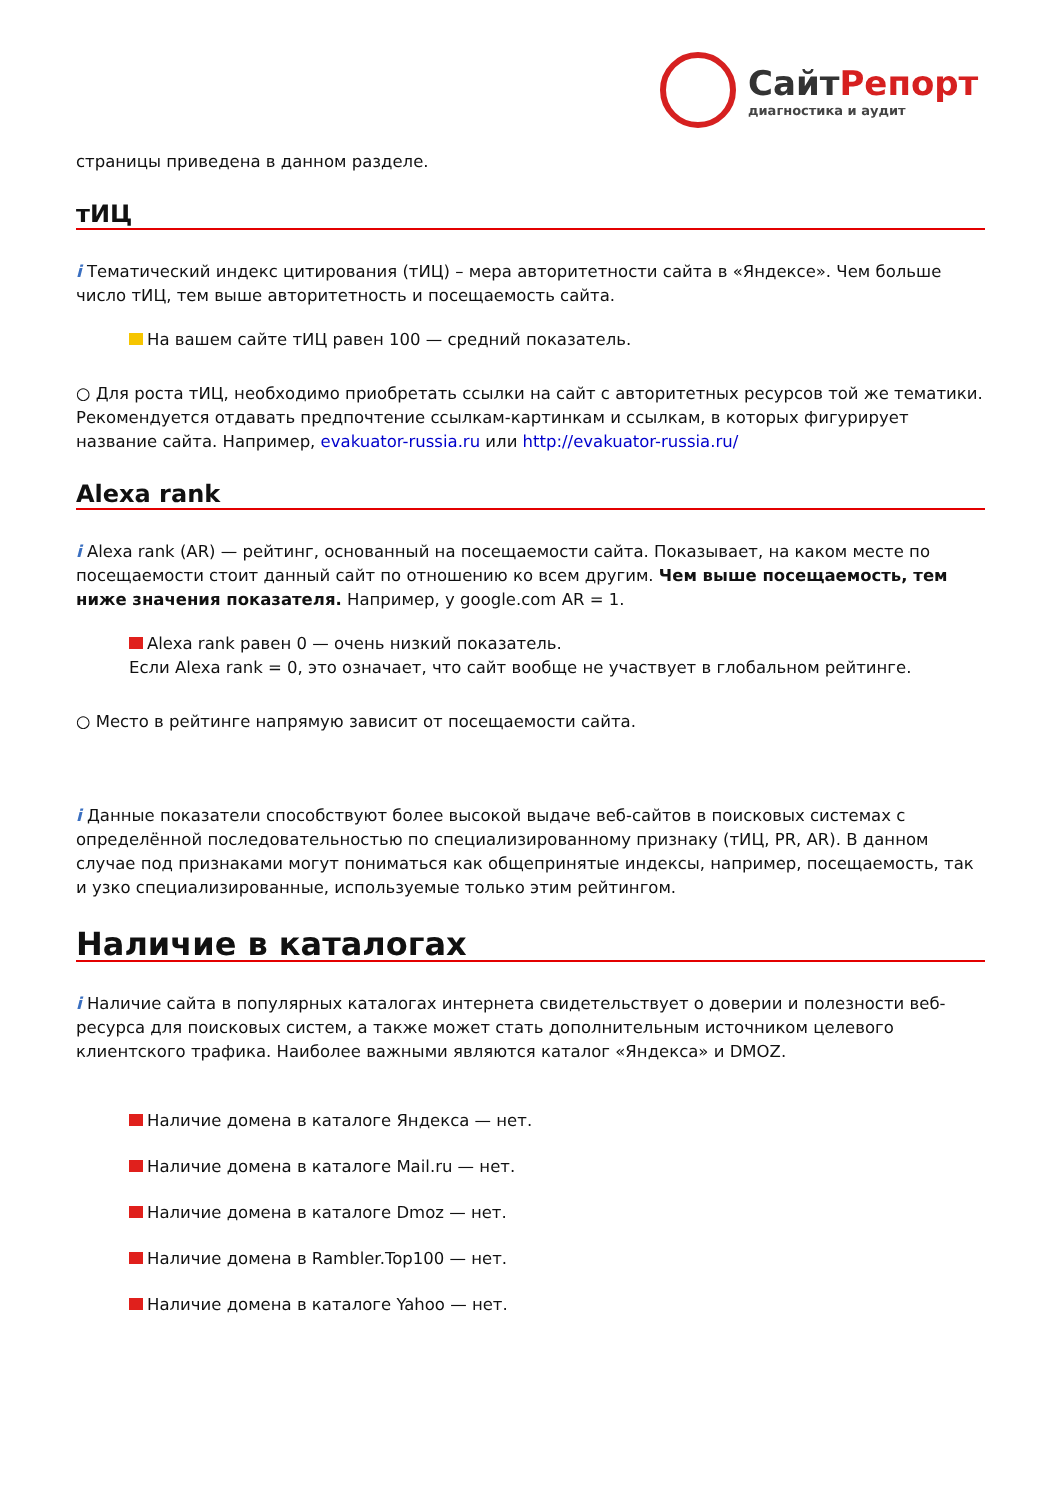СайтРепорт
диагностика и аудит
страницы приведена в данном разделе.
тИЦ
i Тематический индекс цитирования (тИЦ) – мера авторитетности сайта в «Яндексе». Чем больше число тИЦ, тем выше авторитетность и посещаемость сайта.
На вашем сайте тИЦ равен 100 — средний показатель.
○ Для роста тИЦ, необходимо приобретать ссылки на сайт с авторитетных ресурсов той же тематики. Рекомендуется отдавать предпочтение ссылкам-картинкам и ссылкам, в которых фигурирует название сайта. Например, evakuator-russia.ru или http://evakuator-russia.ru/
Alexa rank
i Alexa rank (AR) — рейтинг, основанный на посещаемости сайта. Показывает, на каком месте по посещаемости стоит данный сайт по отношению ко всем другим. Чем выше посещаемость, тем ниже значения показателя. Например, у google.com AR = 1.
Alexa rank равен 0 — очень низкий показатель.
Если Alexa rank = 0, это означает, что сайт вообще не участвует в глобальном рейтинге.
○ Место в рейтинге напрямую зависит от посещаемости сайта.
i Данные показатели способствуют более высокой выдаче веб-сайтов в поисковых системах с определённой последовательностью по специализированному признаку (тИЦ, PR, AR). В данном случае под признаками могут пониматься как общепринятые индексы, например, посещаемость, так и узко специализированные, используемые только этим рейтингом.
Наличие в каталогах
i Наличие сайта в популярных каталогах интернета свидетельствует о доверии и полезности веб-ресурса для поисковых систем, а также может стать дополнительным источником целевого клиентского трафика. Наиболее важными являются каталог «Яндекса» и DMOZ.
Наличие домена в каталоге Яндекса — нет.
Наличие домена в каталоге Mail.ru — нет.
Наличие домена в каталоге Dmoz — нет.
Наличие домена в Rambler.Top100 — нет.
Наличие домена в каталоге Yahoo — нет.